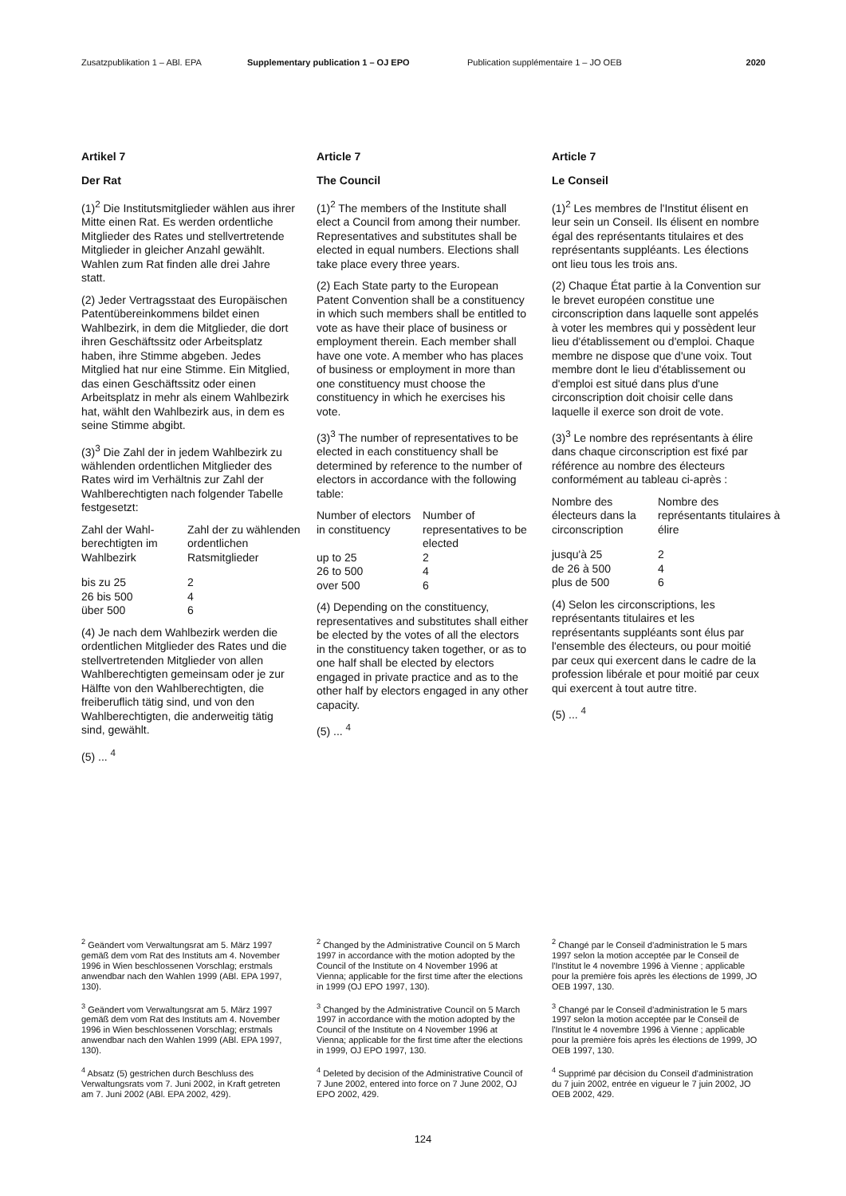Zusatzpublikation 1 – ABl. EPA Supplementary publication 1 – OJ EPO Publication supplémentaire 1 – JO OEB 2020
Artikel 7
Der Rat
(1)<sup>2</sup> Die Institutsmitglieder wählen aus ihrer Mitte einen Rat. Es werden ordentliche Mitglieder des Rates und stellvertretende Mitglieder in gleicher Anzahl gewählt. Wahlen zum Rat finden alle drei Jahre statt.
(2) Jeder Vertragsstaat des Europäischen Patentübereinkommens bildet einen Wahlbezirk, in dem die Mitglieder, die dort ihren Geschäftssitz oder Arbeitsplatz haben, ihre Stimme abgeben. Jedes Mitglied hat nur eine Stimme. Ein Mitglied, das einen Geschäftssitz oder einen Arbeitsplatz in mehr als einem Wahlbezirk hat, wählt den Wahlbezirk aus, in dem es seine Stimme abgibt.
(3)<sup>3</sup> Die Zahl der in jedem Wahlbezirk zu wählenden ordentlichen Mitglieder des Rates wird im Verhältnis zur Zahl der Wahlberechtigten nach folgender Tabelle festgesetzt:
| Zahl der Wahl-berechtigten im Wahlbezirk | Zahl der zu wählenden ordentlichen Ratsmitglieder |
| --- | --- |
| bis zu 25 | 2 |
| 26 bis 500 | 4 |
| über 500 | 6 |
(4) Je nach dem Wahlbezirk werden die ordentlichen Mitglieder des Rates und die stellvertretenden Mitglieder von allen Wahlberechtigten gemeinsam oder je zur Hälfte von den Wahlberechtigten, die freiberuflich tätig sind, und von den Wahlberechtigten, die anderweitig tätig sind, gewählt.
(5) ... <sup>4</sup>
Article 7
The Council
(1)<sup>2</sup> The members of the Institute shall elect a Council from among their number. Representatives and substitutes shall be elected in equal numbers. Elections shall take place every three years.
(2) Each State party to the European Patent Convention shall be a constituency in which such members shall be entitled to vote as have their place of business or employment therein. Each member shall have one vote. A member who has places of business or employment in more than one constituency must choose the constituency in which he exercises his vote.
(3)<sup>3</sup> The number of representatives to be elected in each constituency shall be determined by reference to the number of electors in accordance with the following table:
| Number of electors in constituency | Number of representatives to be elected |
| --- | --- |
| up to 25 | 2 |
| 26 to 500 | 4 |
| over 500 | 6 |
(4) Depending on the constituency, representatives and substitutes shall either be elected by the votes of all the electors in the constituency taken together, or as to one half shall be elected by electors engaged in private practice and as to the other half by electors engaged in any other capacity.
(5) ... <sup>4</sup>
Article 7
Le Conseil
(1)<sup>2</sup> Les membres de l'Institut élisent en leur sein un Conseil. Ils élisent en nombre égal des représentants titulaires et des représentants suppléants. Les élections ont lieu tous les trois ans.
(2) Chaque État partie à la Convention sur le brevet européen constitue une circonscription dans laquelle sont appelés à voter les membres qui y possèdent leur lieu d'établissement ou d'emploi. Chaque membre ne dispose que d'une voix. Tout membre dont le lieu d'établissement ou d'emploi est situé dans plus d'une circonscription doit choisir celle dans laquelle il exerce son droit de vote.
(3)<sup>3</sup> Le nombre des représentants à élire dans chaque circonscription est fixé par référence au nombre des électeurs conformément au tableau ci-après :
| Nombre des électeurs dans la circonscription | Nombre des représentants titulaires à élire |
| --- | --- |
| jusqu'à 25 | 2 |
| de 26 à 500 | 4 |
| plus de 500 | 6 |
(4) Selon les circonscriptions, les représentants titulaires et les représentants suppléants sont élus par l'ensemble des électeurs, ou pour moitié par ceux qui exercent dans le cadre de la profession libérale et pour moitié par ceux qui exercent à tout autre titre.
(5) ... <sup>4</sup>
<sup>2</sup> Geändert vom Verwaltungsrat am 5. März 1997 gemäß dem vom Rat des Instituts am 4. November 1996 in Wien beschlossenen Vorschlag; erstmals anwendbar nach den Wahlen 1999 (ABl. EPA 1997, 130).
<sup>3</sup> Geändert vom Verwaltungsrat am 5. März 1997 gemäß dem vom Rat des Instituts am 4. November 1996 in Wien beschlossenen Vorschlag; erstmals anwendbar nach den Wahlen 1999 (ABl. EPA 1997, 130).
<sup>4</sup> Absatz (5) gestrichen durch Beschluss des Verwaltungsrats vom 7. Juni 2002, in Kraft getreten am 7. Juni 2002 (ABl. EPA 2002, 429).
<sup>2</sup> Changed by the Administrative Council on 5 March 1997 in accordance with the motion adopted by the Council of the Institute on 4 November 1996 at Vienna; applicable for the first time after the elections in 1999 (OJ EPO 1997, 130).
<sup>3</sup> Changed by the Administrative Council on 5 March 1997 in accordance with the motion adopted by the Council of the Institute on 4 November 1996 at Vienna; applicable for the first time after the elections in 1999, OJ EPO 1997, 130.
<sup>4</sup> Deleted by decision of the Administrative Council of 7 June 2002, entered into force on 7 June 2002, OJ EPO 2002, 429.
<sup>2</sup> Changé par le Conseil d'administration le 5 mars 1997 selon la motion acceptée par le Conseil de l'Institut le 4 novembre 1996 à Vienne ; applicable pour la première fois après les élections de 1999, JO OEB 1997, 130.
<sup>3</sup> Changé par le Conseil d'administration le 5 mars 1997 selon la motion acceptée par le Conseil de l'Institut le 4 novembre 1996 à Vienne ; applicable pour la première fois après les élections de 1999, JO OEB 1997, 130.
<sup>4</sup> Supprimé par décision du Conseil d'administration du 7 juin 2002, entrée en vigueur le 7 juin 2002, JO OEB 2002, 429.
124